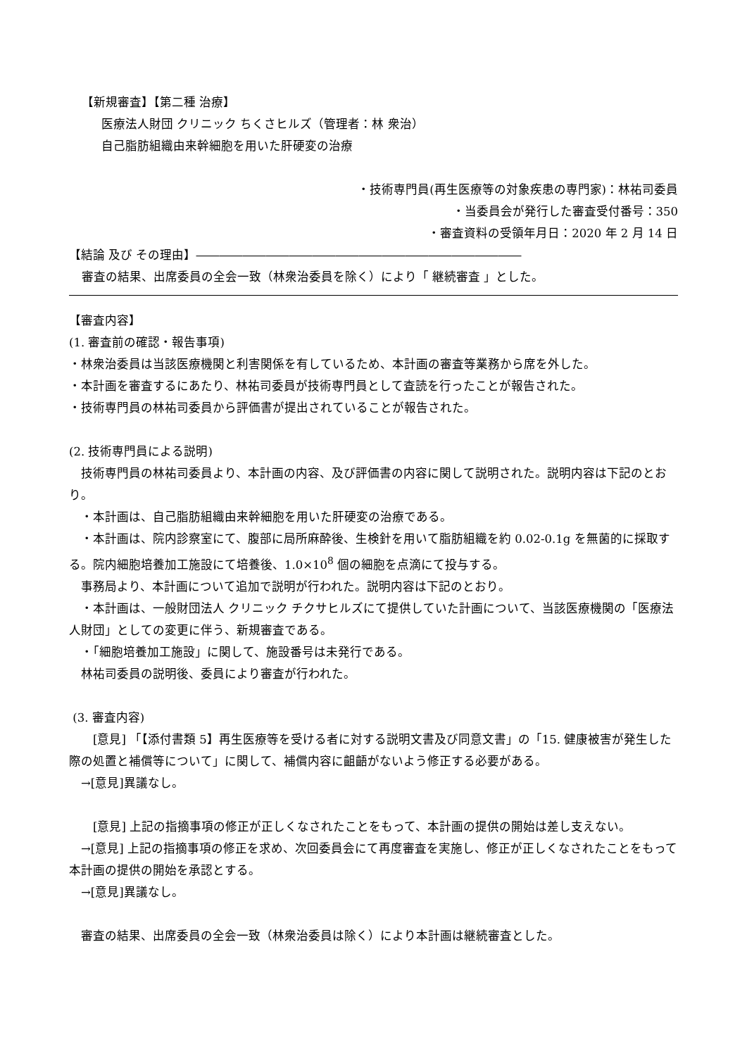【新規審査】【第二種 治療】
医療法人財団 クリニック ちくさヒルズ（管理者：林 衆治）
自己脂肪組織由来幹細胞を用いた肝硬変の治療
・技術専門員(再生医療等の対象疾患の専門家)：林祐司委員
・当委員会が発行した審査受付番号：350
・審査資料の受領年月日：2020 年 2 月 14 日
【結論 及び その理由】――――――――――――――――――――――――――――
審査の結果、出席委員の全会一致（林衆治委員を除く）により「 継続審査 」とした。
【審査内容】
(1. 審査前の確認・報告事項)
・林衆治委員は当該医療機関と利害関係を有しているため、本計画の審査等業務から席を外した。
・本計画を審査するにあたり、林祐司委員が技術専門員として査読を行ったことが報告された。
・技術専門員の林祐司委員から評価書が提出されていることが報告された。
(2. 技術専門員による説明)
　技術専門員の林祐司委員より、本計画の内容、及び評価書の内容に関して説明された。説明内容は下記のとおり。
　・本計画は、自己脂肪組織由来幹細胞を用いた肝硬変の治療である。
　・本計画は、院内診察室にて、腹部に局所麻酔後、生検針を用いて脂肪組織を約 0.02-0.1g を無菌的に採取する。院内細胞培養加工施設にて培養後、1.0×10<sup>8</sup> 個の細胞を点滴にて投与する。
　事務局より、本計画について追加で説明が行われた。説明内容は下記のとおり。
　・本計画は、一般財団法人 クリニック チクサヒルズにて提供していた計画について、当該医療機関の「医療法人財団」としての変更に伴う、新規審査である。
　・「細胞培養加工施設」に関して、施設番号は未発行である。
　林祐司委員の説明後、委員により審査が行われた。
(3. 審査内容)
　　[意見] 「【添付書類 5】再生医療等を受ける者に対する説明文書及び同意文書」の「15. 健康被害が発生した際の処置と補償等について」に関して、補償内容に齟齬がないよう修正する必要がある。
　→[意見]異議なし。
　　[意見] 上記の指摘事項の修正が正しくなされたことをもって、本計画の提供の開始は差し支えない。
　→[意見] 上記の指摘事項の修正を求め、次回委員会にて再度審査を実施し、修正が正しくなされたことをもって本計画の提供の開始を承認とする。
　→[意見]異議なし。
　審査の結果、出席委員の全会一致（林衆治委員は除く）により本計画は継続審査とした。